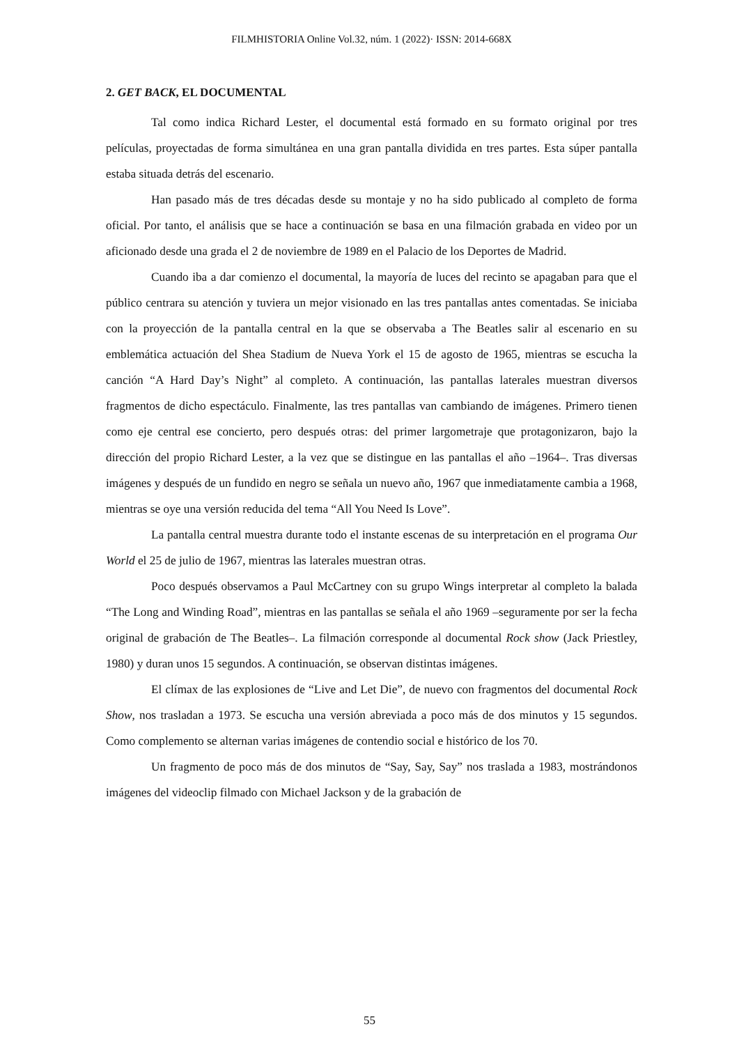FILMHISTORIA Online Vol.32, núm. 1 (2022)· ISSN: 2014-668X
2. GET BACK, EL DOCUMENTAL
Tal como indica Richard Lester, el documental está formado en su formato original por tres películas, proyectadas de forma simultánea en una gran pantalla dividida en tres partes. Esta súper pantalla estaba situada detrás del escenario.
Han pasado más de tres décadas desde su montaje y no ha sido publicado al completo de forma oficial. Por tanto, el análisis que se hace a continuación se basa en una filmación grabada en video por un aficionado desde una grada el 2 de noviembre de 1989 en el Palacio de los Deportes de Madrid.
Cuando iba a dar comienzo el documental, la mayoría de luces del recinto se apagaban para que el público centrara su atención y tuviera un mejor visionado en las tres pantallas antes comentadas. Se iniciaba con la proyección de la pantalla central en la que se observaba a The Beatles salir al escenario en su emblemática actuación del Shea Stadium de Nueva York el 15 de agosto de 1965, mientras se escucha la canción “A Hard Day’s Night” al completo. A continuación, las pantallas laterales muestran diversos fragmentos de dicho espectáculo. Finalmente, las tres pantallas van cambiando de imágenes. Primero tienen como eje central ese concierto, pero después otras: del primer largometraje que protagonizaron, bajo la dirección del propio Richard Lester, a la vez que se distingue en las pantallas el año –1964–. Tras diversas imágenes y después de un fundido en negro se señala un nuevo año, 1967 que inmediatamente cambia a 1968, mientras se oye una versión reducida del tema “All You Need Is Love”.
La pantalla central muestra durante todo el instante escenas de su interpretación en el programa Our World el 25 de julio de 1967, mientras las laterales muestran otras.
Poco después observamos a Paul McCartney con su grupo Wings interpretar al completo la balada “The Long and Winding Road”, mientras en las pantallas se señala el año 1969 –seguramente por ser la fecha original de grabación de The Beatles–. La filmación corresponde al documental Rock show (Jack Priestley, 1980) y duran unos 15 segundos. A continuación, se observan distintas imágenes.
El clímax de las explosiones de “Live and Let Die”, de nuevo con fragmentos del documental Rock Show, nos trasladan a 1973. Se escucha una versión abreviada a poco más de dos minutos y 15 segundos. Como complemento se alternan varias imágenes de contendio social e histórico de los 70.
Un fragmento de poco más de dos minutos de “Say, Say, Say” nos traslada a 1983, mostrándonos imágenes del videoclip filmado con Michael Jackson y de la grabación de
55